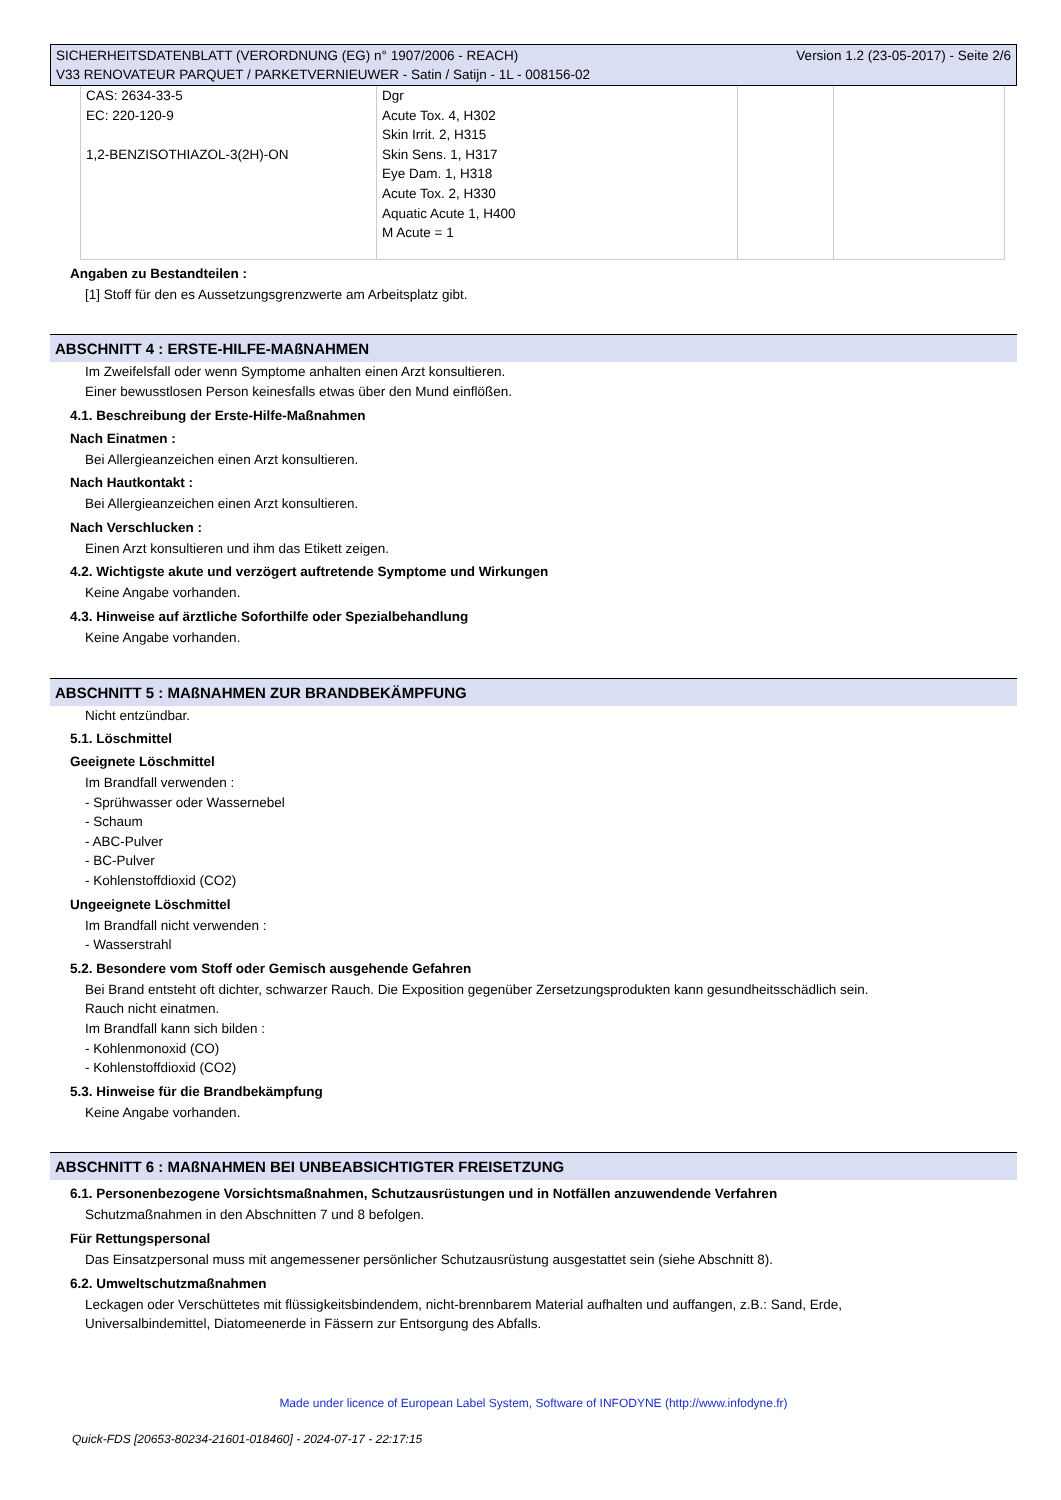SICHERHEITSDATENBLATT (VERORDNUNG (EG) n° 1907/2006 - REACH)
V33 RENOVATEUR PARQUET / PARKETVERNIEUWER - Satin / Satijn - 1L - 008156-02
Version 1.2 (23-05-2017) - Seite 2/6
| CAS: 2634-33-5 EC: 220-120-9 1,2-BENZISOTHIAZOL-3(2H)-ON | Dgr Acute Tox. 4, H302 Skin Irrit. 2, H315 Skin Sens. 1, H317 Eye Dam. 1, H318 Acute Tox. 2, H330 Aquatic Acute 1, H400 M Acute = 1 | | |
Angaben zu Bestandteilen :
[1] Stoff für den es Aussetzungsgrenzwerte am Arbeitsplatz gibt.
ABSCHNITT 4 : ERSTE-HILFE-MAßNAHMEN
Im Zweifelsfall oder wenn Symptome anhalten einen Arzt konsultieren.
Einer bewusstlosen Person keinesfalls etwas über den Mund einflößen.
4.1. Beschreibung der Erste-Hilfe-Maßnahmen
Nach Einatmen :
Bei Allergieanzeichen einen Arzt konsultieren.
Nach Hautkontakt :
Bei Allergieanzeichen einen Arzt konsultieren.
Nach Verschlucken :
Einen Arzt konsultieren und ihm das Etikett zeigen.
4.2. Wichtigste akute und verzögert auftretende Symptome und Wirkungen
Keine Angabe vorhanden.
4.3. Hinweise auf ärztliche Soforthilfe oder Spezialbehandlung
Keine Angabe vorhanden.
ABSCHNITT 5 : MAßNAHMEN ZUR BRANDBEKÄMPFUNG
Nicht entzündbar.
5.1. Löschmittel
Geeignete Löschmittel
Im Brandfall verwenden :
- Sprühwasser oder Wassernebel
- Schaum
- ABC-Pulver
- BC-Pulver
- Kohlenstoffdioxid (CO2)
Ungeeignete Löschmittel
Im Brandfall nicht verwenden :
- Wasserstrahl
5.2. Besondere vom Stoff oder Gemisch ausgehende Gefahren
Bei Brand entsteht oft dichter, schwarzer Rauch. Die Exposition gegenüber Zersetzungsprodukten kann gesundheitsschädlich sein.
Rauch nicht einatmen.
Im Brandfall kann sich bilden :
- Kohlenmonoxid (CO)
- Kohlenstoffdioxid (CO2)
5.3. Hinweise für die Brandbekämpfung
Keine Angabe vorhanden.
ABSCHNITT 6 : MAßNAHMEN BEI UNBEABSICHTIGTER FREISETZUNG
6.1. Personenbezogene Vorsichtsmaßnahmen, Schutzausrüstungen und in Notfällen anzuwendende Verfahren
Schutzmaßnahmen in den Abschnitten 7 und 8 befolgen.
Für Rettungspersonal
Das Einsatzpersonal muss mit angemessener persönlicher Schutzausrüstung ausgestattet sein (siehe Abschnitt 8).
6.2. Umweltschutzmaßnahmen
Leckagen oder Verschüttetes mit flüssigkeitsbindendem, nicht-brennbarem Material aufhalten und auffangen, z.B.: Sand, Erde,
Universalbindemittel, Diatomeenerde in Fässern zur Entsorgung des Abfalls.
Made under licence of European Label System, Software of INFODYNE (http://www.infodyne.fr)
Quick-FDS [20653-80234-21601-018460] - 2024-07-17 - 22:17:15